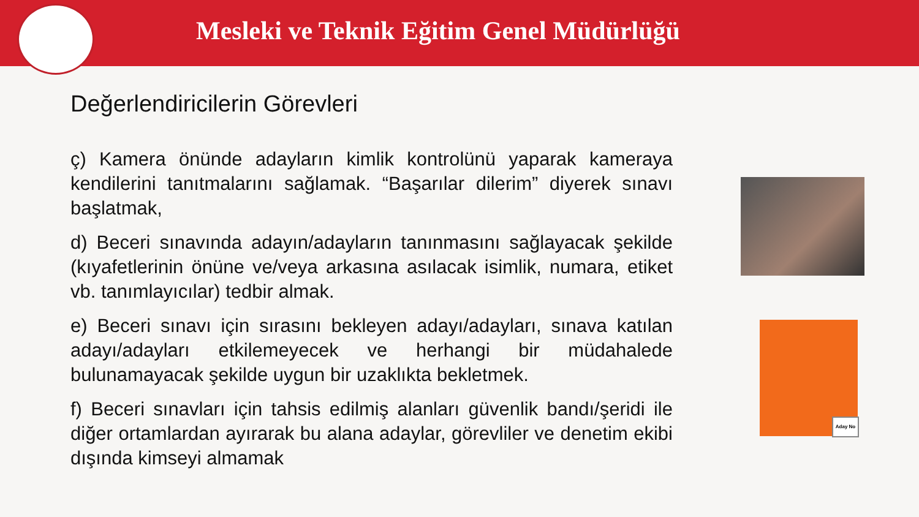Mesleki ve Teknik Eğitim Genel Müdürlüğü
Değerlendiricilerin Görevleri
ç) Kamera önünde adayların kimlik kontrolünü yaparak kameraya kendilerini tanıtmalarını sağlamak. “Başarılar dilerim” diyerek sınavı başlatmak,
d) Beceri sınavında adayın/adayların tanınmasını sağlayacak şekilde (kıyafetlerinin önüne ve/veya arkasına asılacak isimlik, numara, etiket vb. tanımlayıcılar) tedbir almak.
e) Beceri sınavı için sırasını bekleyen adayı/adayları, sınava katılan adayı/adayları etkilemeyecek ve herhangi bir müdahalede bulunamayacak şekilde uygun bir uzaklıkta bekletmek.
f) Beceri sınavları için tahsis edilmiş alanları güvenlik bandı/şeridi ile diğer ortamlardan ayırarak bu alana adaylar, görevliler ve denetim ekibi dışında kimseyi almamak
Aday No